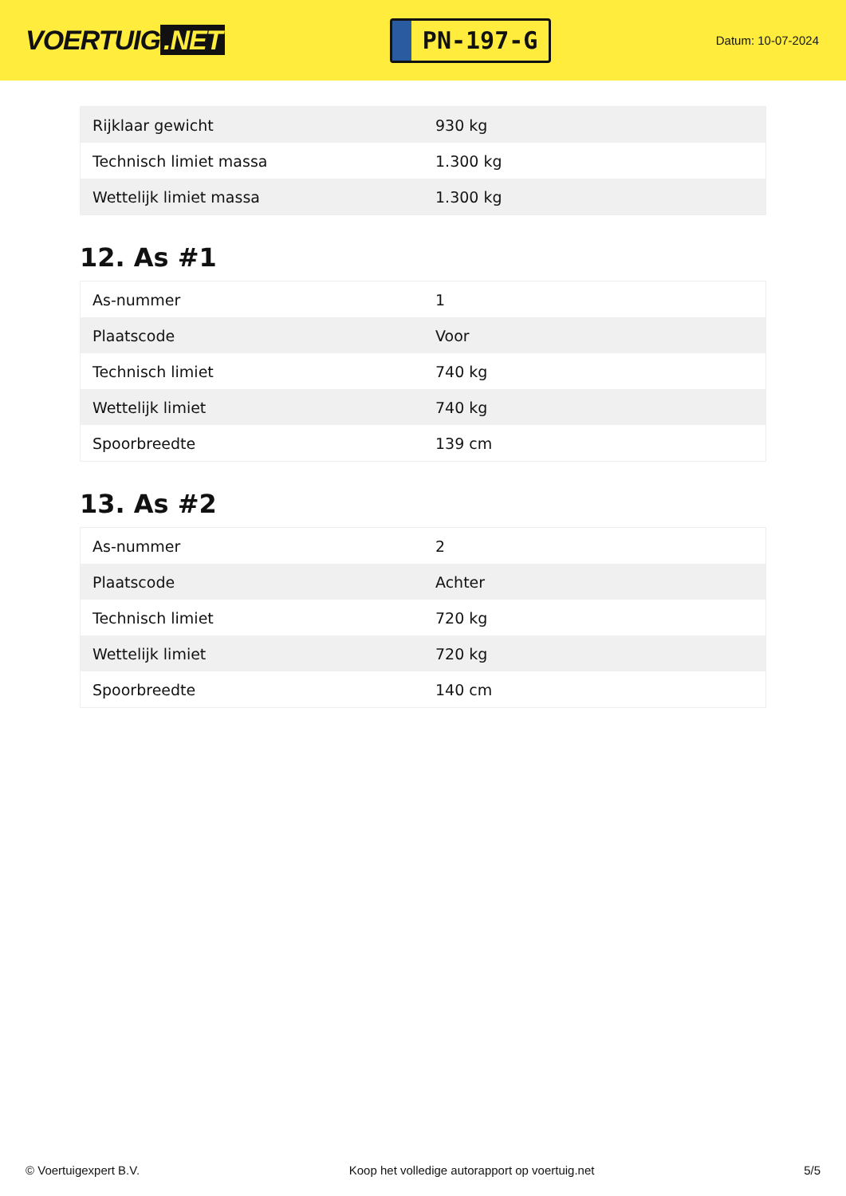VOERTUIG.NET
PN-197-G
Datum: 10-07-2024
| Rijklaar gewicht | 930 kg |
| Technisch limiet massa | 1.300 kg |
| Wettelijk limiet massa | 1.300 kg |
12. As #1
| As-nummer | 1 |
| Plaatscode | Voor |
| Technisch limiet | 740 kg |
| Wettelijk limiet | 740 kg |
| Spoorbreedte | 139 cm |
13. As #2
| As-nummer | 2 |
| Plaatscode | Achter |
| Technisch limiet | 720 kg |
| Wettelijk limiet | 720 kg |
| Spoorbreedte | 140 cm |
© Voertuigexpert B.V. Koop het volledige autorapport op voertuig.net 5/5